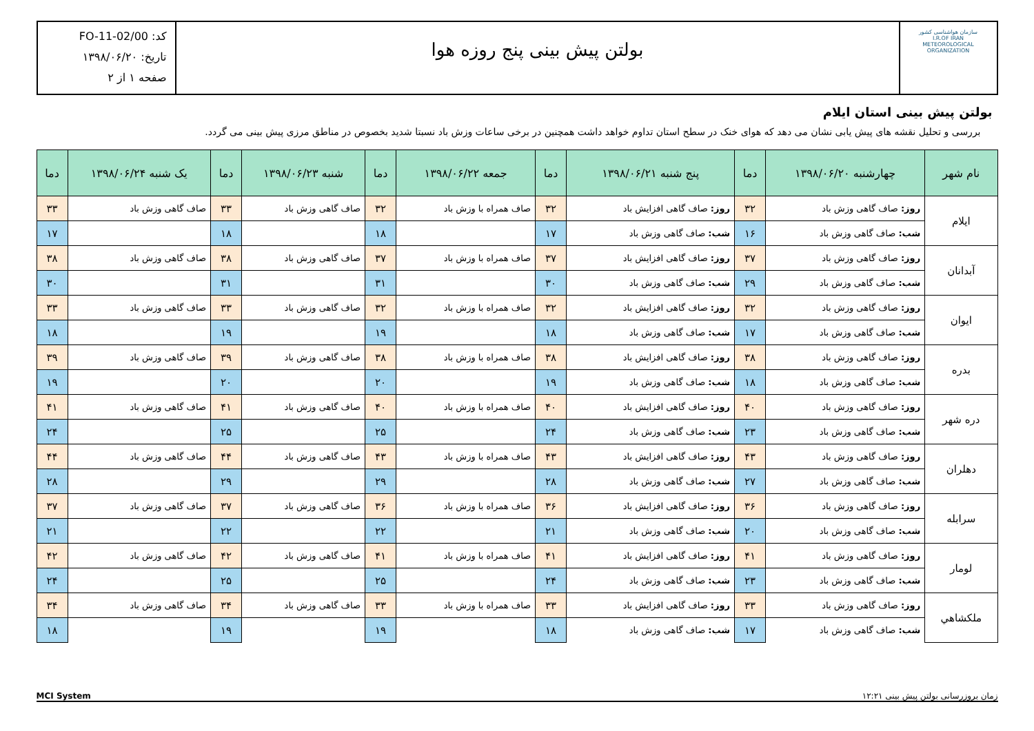سازمان هواشناسی کشور
I.R.OF IRAN
METEOROLOGICAL
ORGANIZATION
بولتن پیش بینی پنج روزه هوا
کد: FO-11-02/00
تاریخ: ۱۳۹۸/۰۶/۲۰
صفحه ۱ از ۲
بولتن پیش بینی استان ایلام
بررسی و تحلیل نقشه های پیش یابی نشان می دهد که هوای خنک در سطح استان تداوم خواهد داشت همچنین در برخی ساعات وزش باد نسبتا شدید بخصوص در مناطق مرزی پیش بینی می گردد.
| نام شهر | چهارشنبه ۱۳۹۸/۰۶/۲۰ | دما | پنج شنبه ۱۳۹۸/۰۶/۲۱ | دما | جمعه ۱۳۹۸/۰۶/۲۲ | دما | شنبه ۱۳۹۸/۰۶/۲۳ | دما | یک شنبه ۱۳۹۸/۰۶/۲۴ | دما |
| --- | --- | --- | --- | --- | --- | --- | --- | --- | --- | --- |
| ایلام | روز: صاف گاهی وزش باد | ۳۲ | روز: صاف گاهی افزایش باد | ۳۲ | صاف همراه با وزش باد | ۳۲ | صاف گاهی وزش باد | ۳۳ | صاف گاهی وزش باد | ۳۳ |
| | شب: صاف گاهی وزش باد | ۱۶ | شب: صاف گاهی وزش باد | ۱۷ | | ۱۸ | | ۱۸ | | ۱۷ |
| آبدانان | روز: صاف گاهی وزش باد | ۳۷ | روز: صاف گاهی افزایش باد | ۳۷ | صاف همراه با وزش باد | ۳۷ | صاف گاهی وزش باد | ۳۸ | صاف گاهی وزش باد | ۳۸ |
| | شب: صاف گاهی وزش باد | ۲۹ | شب: صاف گاهی وزش باد | ۳۰ | | ۳۱ | | ۳۱ | | ۳۰ |
| ایوان | روز: صاف گاهی وزش باد | ۳۲ | روز: صاف گاهی افزایش باد | ۳۲ | صاف همراه با وزش باد | ۳۲ | صاف گاهی وزش باد | ۳۳ | صاف گاهی وزش باد | ۳۳ |
| | شب: صاف گاهی وزش باد | ۱۷ | شب: صاف گاهی وزش باد | ۱۸ | | ۱۹ | | ۱۹ | | ۱۸ |
| بدره | روز: صاف گاهی وزش باد | ۳۸ | روز: صاف گاهی افزایش باد | ۳۸ | صاف همراه با وزش باد | ۳۸ | صاف گاهی وزش باد | ۳۹ | صاف گاهی وزش باد | ۳۹ |
| | شب: صاف گاهی وزش باد | ۱۸ | شب: صاف گاهی وزش باد | ۱۹ | | ۲۰ | | ۲۰ | | ۱۹ |
| دره شهر | روز: صاف گاهی وزش باد | ۴۰ | روز: صاف گاهی افزایش باد | ۴۰ | صاف همراه با وزش باد | ۴۰ | صاف گاهی وزش باد | ۴۱ | صاف گاهی وزش باد | ۴۱ |
| | شب: صاف گاهی وزش باد | ۲۳ | شب: صاف گاهی وزش باد | ۲۴ | | ۲۵ | | ۲۵ | | ۲۴ |
| دهلران | روز: صاف گاهی وزش باد | ۴۳ | روز: صاف گاهی افزایش باد | ۴۳ | صاف همراه با وزش باد | ۴۳ | صاف گاهی وزش باد | ۴۴ | صاف گاهی وزش باد | ۴۴ |
| | شب: صاف گاهی وزش باد | ۲۷ | شب: صاف گاهی وزش باد | ۲۸ | | ۲۹ | | ۲۹ | | ۲۸ |
| سرابله | روز: صاف گاهی وزش باد | ۳۶ | روز: صاف گاهی افزایش باد | ۳۶ | صاف همراه با وزش باد | ۳۶ | صاف گاهی وزش باد | ۳۷ | صاف گاهی وزش باد | ۳۷ |
| | شب: صاف گاهی وزش باد | ۲۰ | شب: صاف گاهی وزش باد | ۲۱ | | ۲۲ | | ۲۲ | | ۲۱ |
| لومار | روز: صاف گاهی وزش باد | ۴۱ | روز: صاف گاهی افزایش باد | ۴۱ | صاف همراه با وزش باد | ۴۱ | صاف گاهی وزش باد | ۴۲ | صاف گاهی وزش باد | ۴۲ |
| | شب: صاف گاهی وزش باد | ۲۳ | شب: صاف گاهی وزش باد | ۲۴ | | ۲۵ | | ۲۵ | | ۲۴ |
| ملکشاهي | روز: صاف گاهی وزش باد | ۳۳ | روز: صاف گاهی افزایش باد | ۳۳ | صاف همراه با وزش باد | ۳۳ | صاف گاهی وزش باد | ۳۴ | صاف گاهی وزش باد | ۳۴ |
| | شب: صاف گاهی وزش باد | ۱۷ | شب: صاف گاهی وزش باد | ۱۸ | | ۱۹ | | ۱۹ | | ۱۸ |
زمان بروزرسانی بولتن پیش بینی ۱۲:۲۱ MCI System